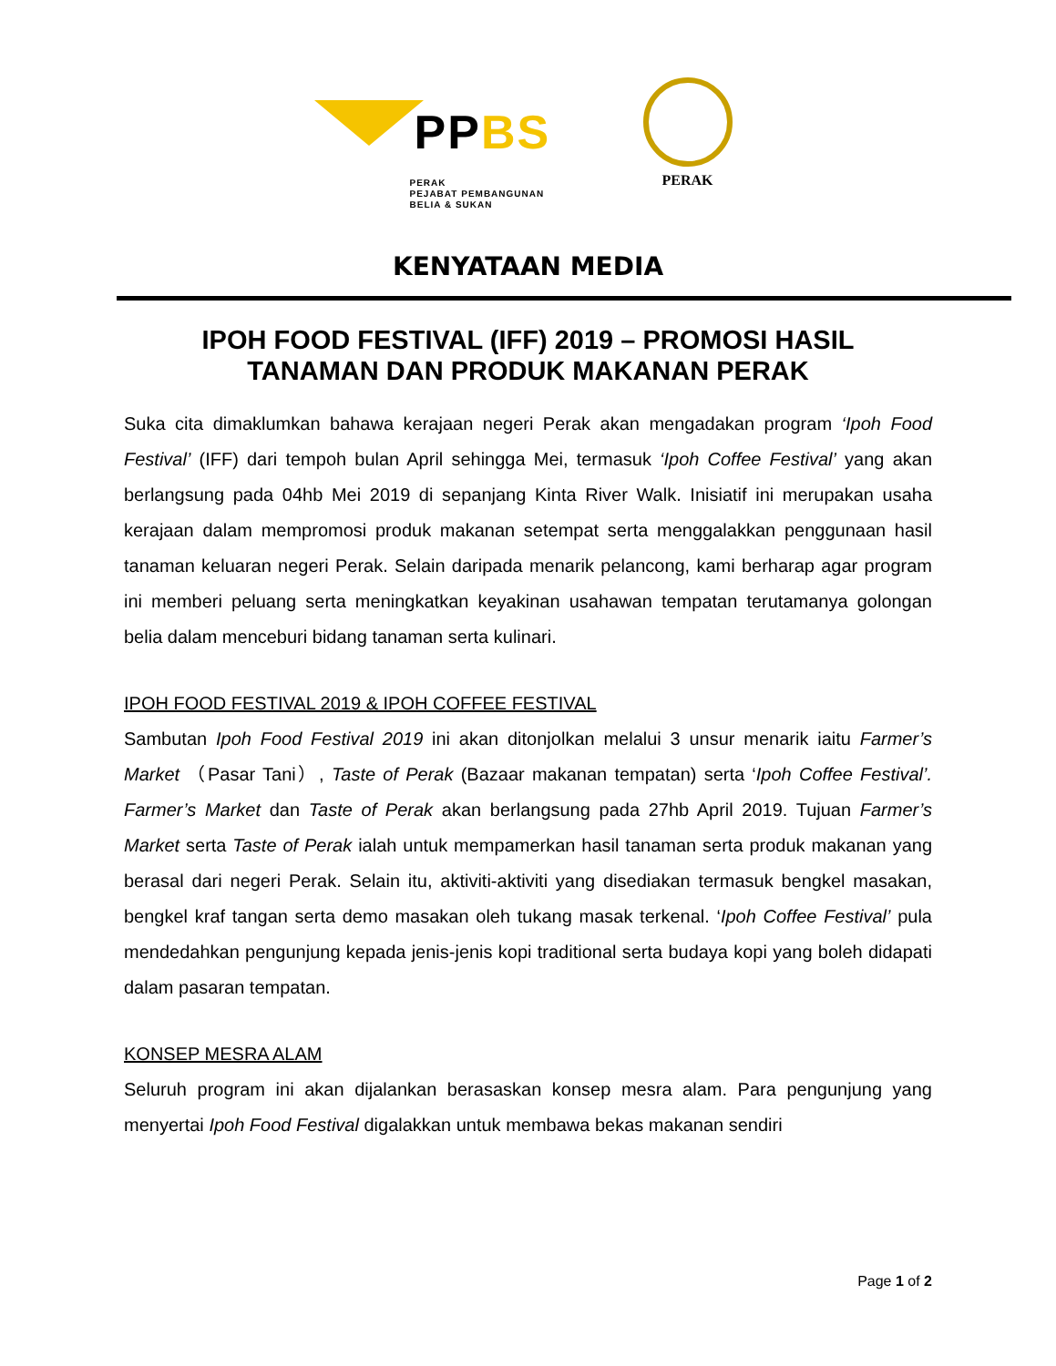PPBS
PERAK
PEJABAT PEMBANGUNAN
BELIA & SUKAN
PERAK
KENYATAAN MEDIA
IPOH FOOD FESTIVAL (IFF) 2019 – PROMOSI HASIL TANAMAN DAN PRODUK MAKANAN PERAK
Suka cita dimaklumkan bahawa kerajaan negeri Perak akan mengadakan program ‘Ipoh Food Festival’ (IFF) dari tempoh bulan April sehingga Mei, termasuk ‘Ipoh Coffee Festival’ yang akan berlangsung pada 04hb Mei 2019 di sepanjang Kinta River Walk. Inisiatif ini merupakan usaha kerajaan dalam mempromosi produk makanan setempat serta menggalakkan penggunaan hasil tanaman keluaran negeri Perak. Selain daripada menarik pelancong, kami berharap agar program ini memberi peluang serta meningkatkan keyakinan usahawan tempatan terutamanya golongan belia dalam menceburi bidang tanaman serta kulinari.
IPOH FOOD FESTIVAL 2019 & IPOH COFFEE FESTIVAL
Sambutan Ipoh Food Festival 2019 ini akan ditonjolkan melalui 3 unsur menarik iaitu Farmer’s Market （Pasar Tani）, Taste of Perak (Bazaar makanan tempatan) serta ‘Ipoh Coffee Festival’. Farmer’s Market dan Taste of Perak akan berlangsung pada 27hb April 2019. Tujuan Farmer’s Market serta Taste of Perak ialah untuk mempamerkan hasil tanaman serta produk makanan yang berasal dari negeri Perak. Selain itu, aktiviti-aktiviti yang disediakan termasuk bengkel masakan, bengkel kraf tangan serta demo masakan oleh tukang masak terkenal. ‘Ipoh Coffee Festival’ pula mendedahkan pengunjung kepada jenis-jenis kopi traditional serta budaya kopi yang boleh didapati dalam pasaran tempatan.
KONSEP MESRA ALAM
Seluruh program ini akan dijalankan berasaskan konsep mesra alam. Para pengunjung yang menyertai Ipoh Food Festival digalakkan untuk membawa bekas makanan sendiri
Page 1 of 2